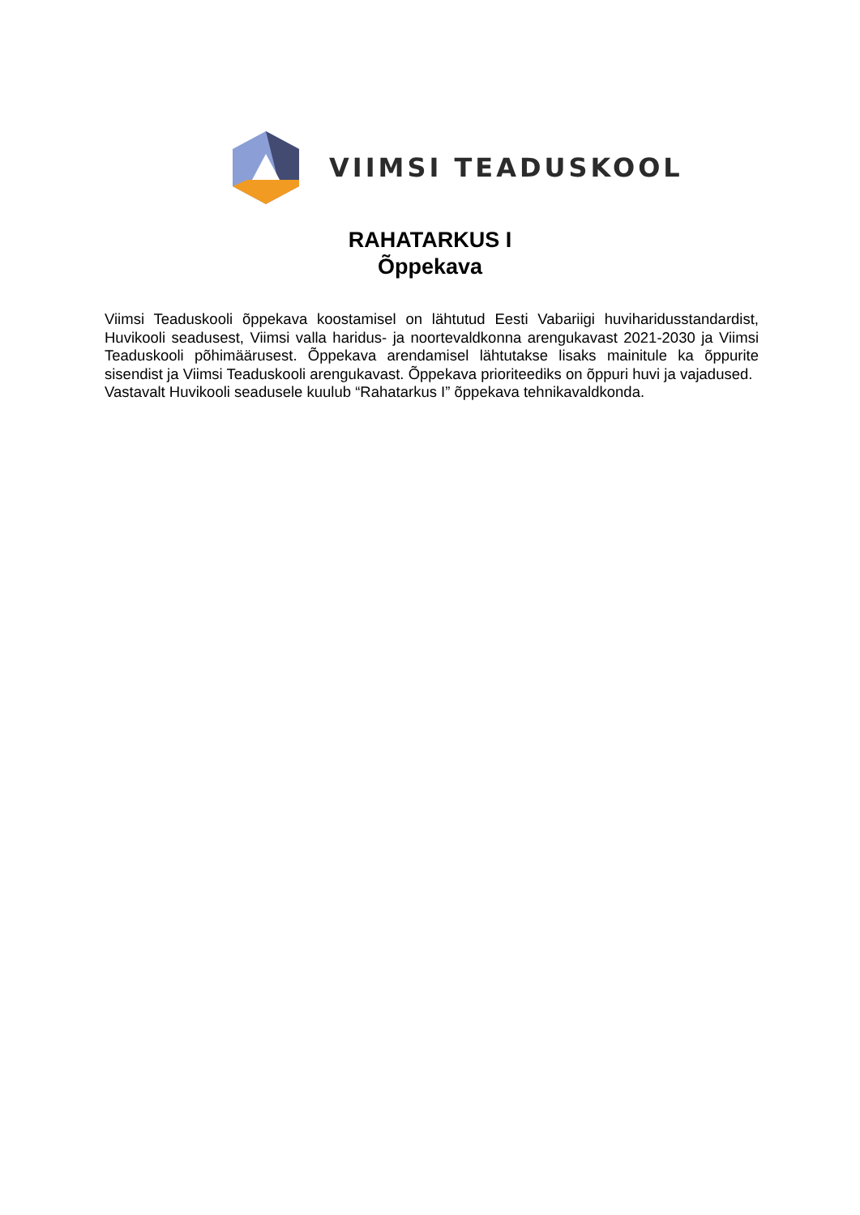VIIMSI TEADUSKOOL
RAHATARKUS I
Õppekava
Viimsi Teaduskooli õppekava koostamisel on lähtutud Eesti Vabariigi huviharidusstandardist, Huvikooli seadusest, Viimsi valla haridus- ja noortevaldkonna arengukavast 2021-2030 ja Viimsi Teaduskooli põhimäärusest. Õppekava arendamisel lähtutakse lisaks mainitule ka õppurite sisendist ja Viimsi Teaduskooli arengukavast. Õppekava prioriteediks on õppuri huvi ja vajadused.
Vastavalt Huvikooli seadusele kuulub “Rahatarkus I” õppekava tehnikavaldkonda.